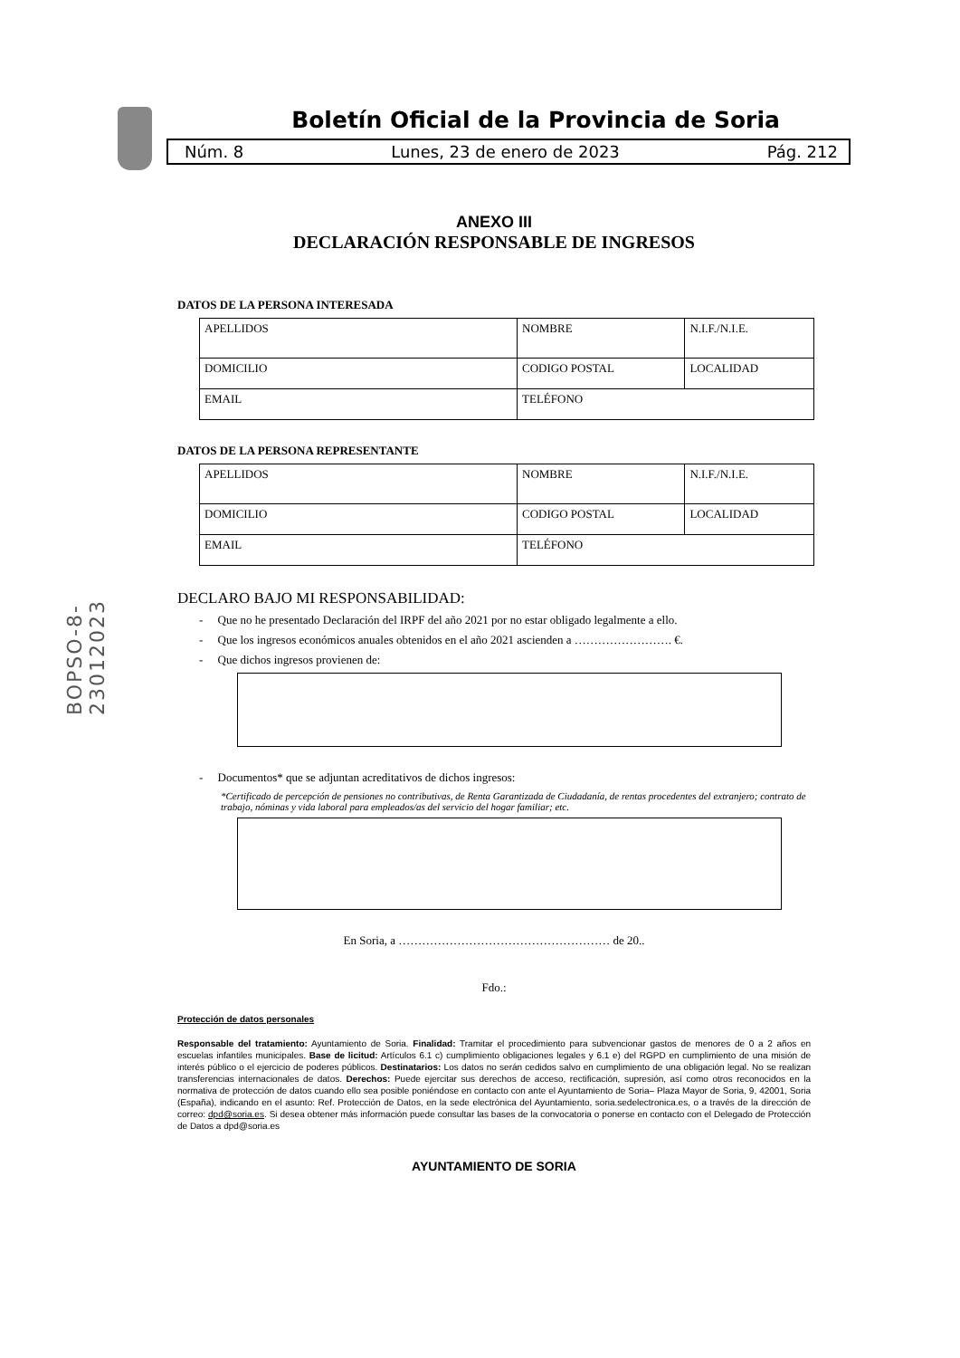BOPSO-8-23012023
Boletín Oficial de la Provincia de Soria
Núm. 8 Lunes, 23 de enero de 2023 Pág. 212
ANEXO III
DECLARACIÓN RESPONSABLE DE INGRESOS
DATOS DE LA PERSONA INTERESADA
| APELLIDOS | NOMBRE | N.I.F./N.I.E. |
| DOMICILIO | CODIGO POSTAL | LOCALIDAD |
| EMAIL | TELÉFONO | |
DATOS DE LA PERSONA REPRESENTANTE
| APELLIDOS | NOMBRE | N.I.F./N.I.E. |
| DOMICILIO | CODIGO POSTAL | LOCALIDAD |
| EMAIL | TELÉFONO | |
DECLARO BAJO MI RESPONSABILIDAD:
- Que no he presentado Declaración del IRPF del año 2021 por no estar obligado legalmente a ello.
- Que los ingresos económicos anuales obtenidos en el año 2021 ascienden a ……………………. €.
- Que dichos ingresos provienen de:
- Documentos* que se adjuntan acreditativos de dichos ingresos:
*Certificado de percepción de pensiones no contributivas, de Renta Garantizada de Ciudadanía, de rentas procedentes del extranjero; contrato de trabajo, nóminas y vida laboral para empleados/as del servicio del hogar familiar; etc.
En Soria, a ……………………………………………… de 20..
Fdo.:
Protección de datos personales
Responsable del tratamiento: Ayuntamiento de Soria. Finalidad: Tramitar el procedimiento para subvencionar gastos de menores de 0 a 2 años en escuelas infantiles municipales. Base de licitud: Artículos 6.1 c) cumplimiento obligaciones legales y 6.1 e) del RGPD en cumplimiento de una misión de interés público o el ejercicio de poderes públicos. Destinatarios: Los datos no serán cedidos salvo en cumplimiento de una obligación legal. No se realizan transferencias internacionales de datos. Derechos: Puede ejercitar sus derechos de acceso, rectificación, supresión, así como otros reconocidos en la normativa de protección de datos cuando ello sea posible poniéndose en contacto con ante el Ayuntamiento de Soria– Plaza Mayor de Soria, 9, 42001, Soria (España), indicando en el asunto: Ref. Protección de Datos, en la sede electrónica del Ayuntamiento, soria.sedelectronica.es, o a través de la dirección de correo: dpd@soria.es. Si desea obtener más información puede consultar las bases de la convocatoria o ponerse en contacto con el Delegado de Protección de Datos a dpd@soria.es
AYUNTAMIENTO DE SORIA